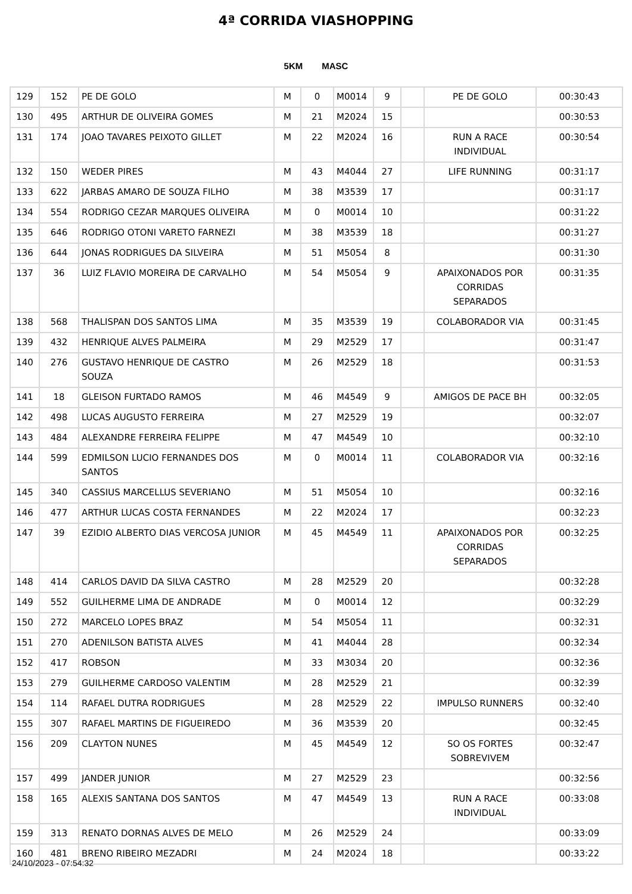4ª CORRIDA VIASHOPPING
5KM MASC
| 129 | 152 | PE DE GOLO | M | 0 | M0014 | 9 | | PE DE GOLO | 00:30:43 |
| 130 | 495 | ARTHUR DE OLIVEIRA GOMES | M | 21 | M2024 | 15 | | | 00:30:53 |
| 131 | 174 | JOAO TAVARES PEIXOTO GILLET | M | 22 | M2024 | 16 | | RUN A RACE INDIVIDUAL | 00:30:54 |
| 132 | 150 | WEDER PIRES | M | 43 | M4044 | 27 | | LIFE RUNNING | 00:31:17 |
| 133 | 622 | JARBAS AMARO DE SOUZA FILHO | M | 38 | M3539 | 17 | | | 00:31:17 |
| 134 | 554 | RODRIGO CEZAR MARQUES OLIVEIRA | M | 0 | M0014 | 10 | | | 00:31:22 |
| 135 | 646 | RODRIGO OTONI VARETO FARNEZI | M | 38 | M3539 | 18 | | | 00:31:27 |
| 136 | 644 | JONAS RODRIGUES DA SILVEIRA | M | 51 | M5054 | 8 | | | 00:31:30 |
| 137 | 36 | LUIZ FLAVIO MOREIRA DE CARVALHO | M | 54 | M5054 | 9 | | APAIXONADOS POR CORRIDAS SEPARADOS | 00:31:35 |
| 138 | 568 | THALISPAN DOS SANTOS LIMA | M | 35 | M3539 | 19 | | COLABORADOR VIA | 00:31:45 |
| 139 | 432 | HENRIQUE ALVES PALMEIRA | M | 29 | M2529 | 17 | | | 00:31:47 |
| 140 | 276 | GUSTAVO HENRIQUE DE CASTRO SOUZA | M | 26 | M2529 | 18 | | | 00:31:53 |
| 141 | 18 | GLEISON FURTADO RAMOS | M | 46 | M4549 | 9 | | AMIGOS DE PACE BH | 00:32:05 |
| 142 | 498 | LUCAS AUGUSTO FERREIRA | M | 27 | M2529 | 19 | | | 00:32:07 |
| 143 | 484 | ALEXANDRE FERREIRA FELIPPE | M | 47 | M4549 | 10 | | | 00:32:10 |
| 144 | 599 | EDMILSON LUCIO FERNANDES DOS SANTOS | M | 0 | M0014 | 11 | | COLABORADOR VIA | 00:32:16 |
| 145 | 340 | CASSIUS MARCELLUS SEVERIANO | M | 51 | M5054 | 10 | | | 00:32:16 |
| 146 | 477 | ARTHUR LUCAS COSTA FERNANDES | M | 22 | M2024 | 17 | | | 00:32:23 |
| 147 | 39 | EZIDIO ALBERTO DIAS VERCOSA JUNIOR | M | 45 | M4549 | 11 | | APAIXONADOS POR CORRIDAS SEPARADOS | 00:32:25 |
| 148 | 414 | CARLOS DAVID DA SILVA CASTRO | M | 28 | M2529 | 20 | | | 00:32:28 |
| 149 | 552 | GUILHERME LIMA DE ANDRADE | M | 0 | M0014 | 12 | | | 00:32:29 |
| 150 | 272 | MARCELO LOPES BRAZ | M | 54 | M5054 | 11 | | | 00:32:31 |
| 151 | 270 | ADENILSON BATISTA ALVES | M | 41 | M4044 | 28 | | | 00:32:34 |
| 152 | 417 | ROBSON | M | 33 | M3034 | 20 | | | 00:32:36 |
| 153 | 279 | GUILHERME CARDOSO VALENTIM | M | 28 | M2529 | 21 | | | 00:32:39 |
| 154 | 114 | RAFAEL DUTRA RODRIGUES | M | 28 | M2529 | 22 | | IMPULSO RUNNERS | 00:32:40 |
| 155 | 307 | RAFAEL MARTINS DE FIGUEIREDO | M | 36 | M3539 | 20 | | | 00:32:45 |
| 156 | 209 | CLAYTON NUNES | M | 45 | M4549 | 12 | | SO OS FORTES SOBREVIVEM | 00:32:47 |
| 157 | 499 | JANDER JUNIOR | M | 27 | M2529 | 23 | | | 00:32:56 |
| 158 | 165 | ALEXIS SANTANA DOS SANTOS | M | 47 | M4549 | 13 | | RUN A RACE INDIVIDUAL | 00:33:08 |
| 159 | 313 | RENATO DORNAS ALVES DE MELO | M | 26 | M2529 | 24 | | | 00:33:09 |
| 160 | 481 | BRENO RIBEIRO MEZADRI | M | 24 | M2024 | 18 | | | 00:33:22 |
24/10/2023 - 07:54:32